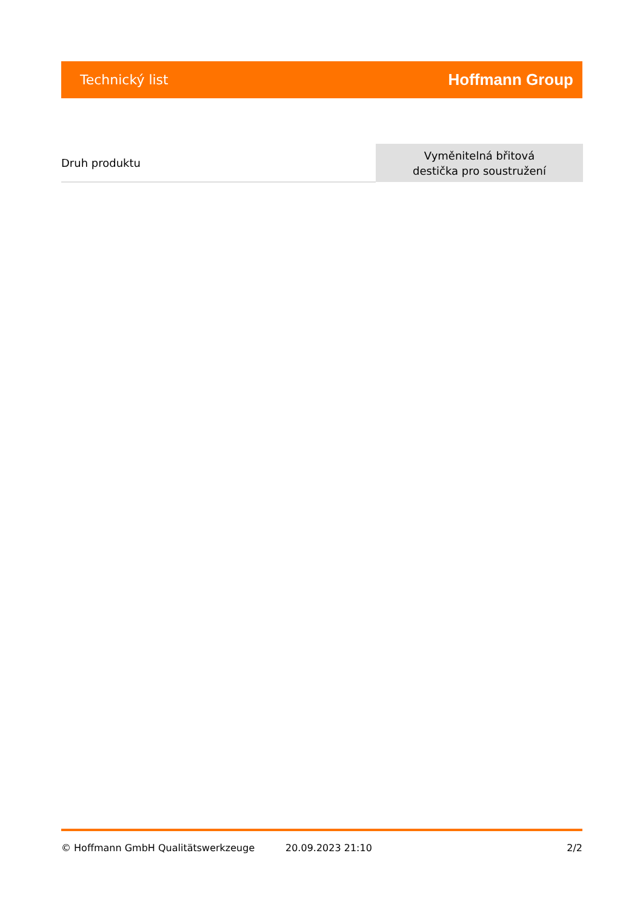Technický list Hoffmann Group
| Druh produktu | Vyměnitelná břitová destička pro soustružení |
© Hoffmann GmbH Qualitätswerkzeuge 20.09.2023 21:10 2/2